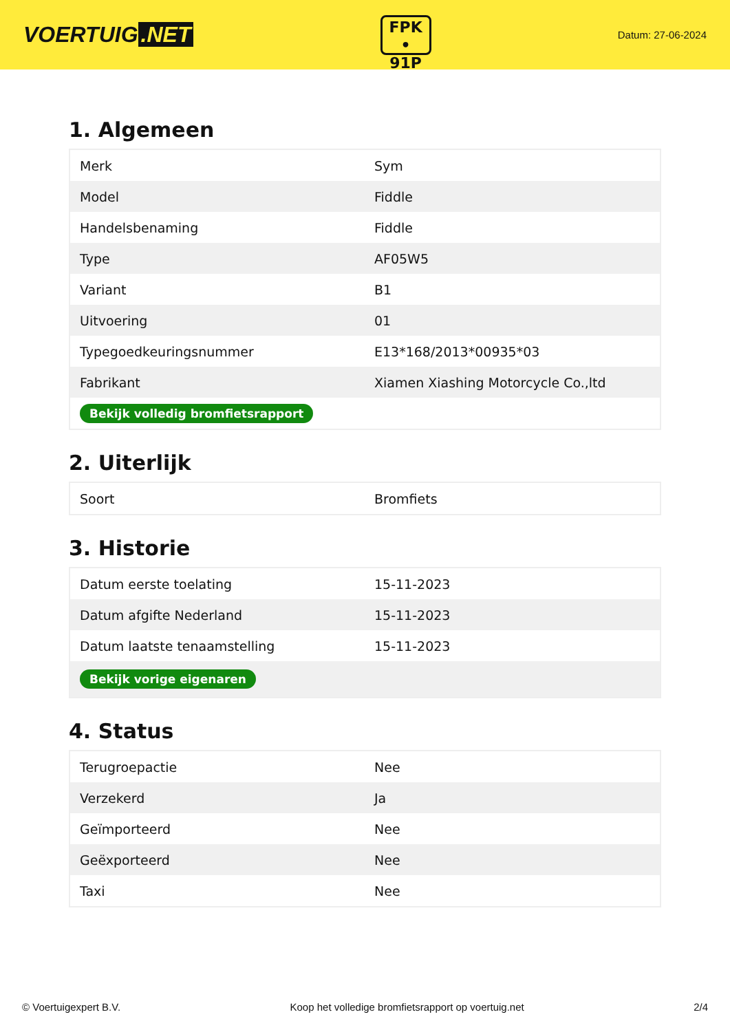VOERTUIG.NET
FPK
• 91P
Datum: 27-06-2024
1. Algemeen
| Merk | Sym |
| Model | Fiddle |
| Handelsbenaming | Fiddle |
| Type | AF05W5 |
| Variant | B1 |
| Uitvoering | 01 |
| Typegoedkeuringsnummer | E13*168/2013*00935*03 |
| Fabrikant | Xiamen Xiashing Motorcycle Co.,ltd |
| Bekijk volledig bromfietsrapport | |
2. Uiterlijk
| Soort | Bromfiets |
3. Historie
| Datum eerste toelating | 15-11-2023 |
| Datum afgifte Nederland | 15-11-2023 |
| Datum laatste tenaamstelling | 15-11-2023 |
| Bekijk vorige eigenaren | |
4. Status
| Terugroepactie | Nee |
| Verzekerd | Ja |
| Geïmporteerd | Nee |
| Geëxporteerd | Nee |
| Taxi | Nee |
© Voertuigexpert B.V. Koop het volledige bromfietsrapport op voertuig.net 2/4